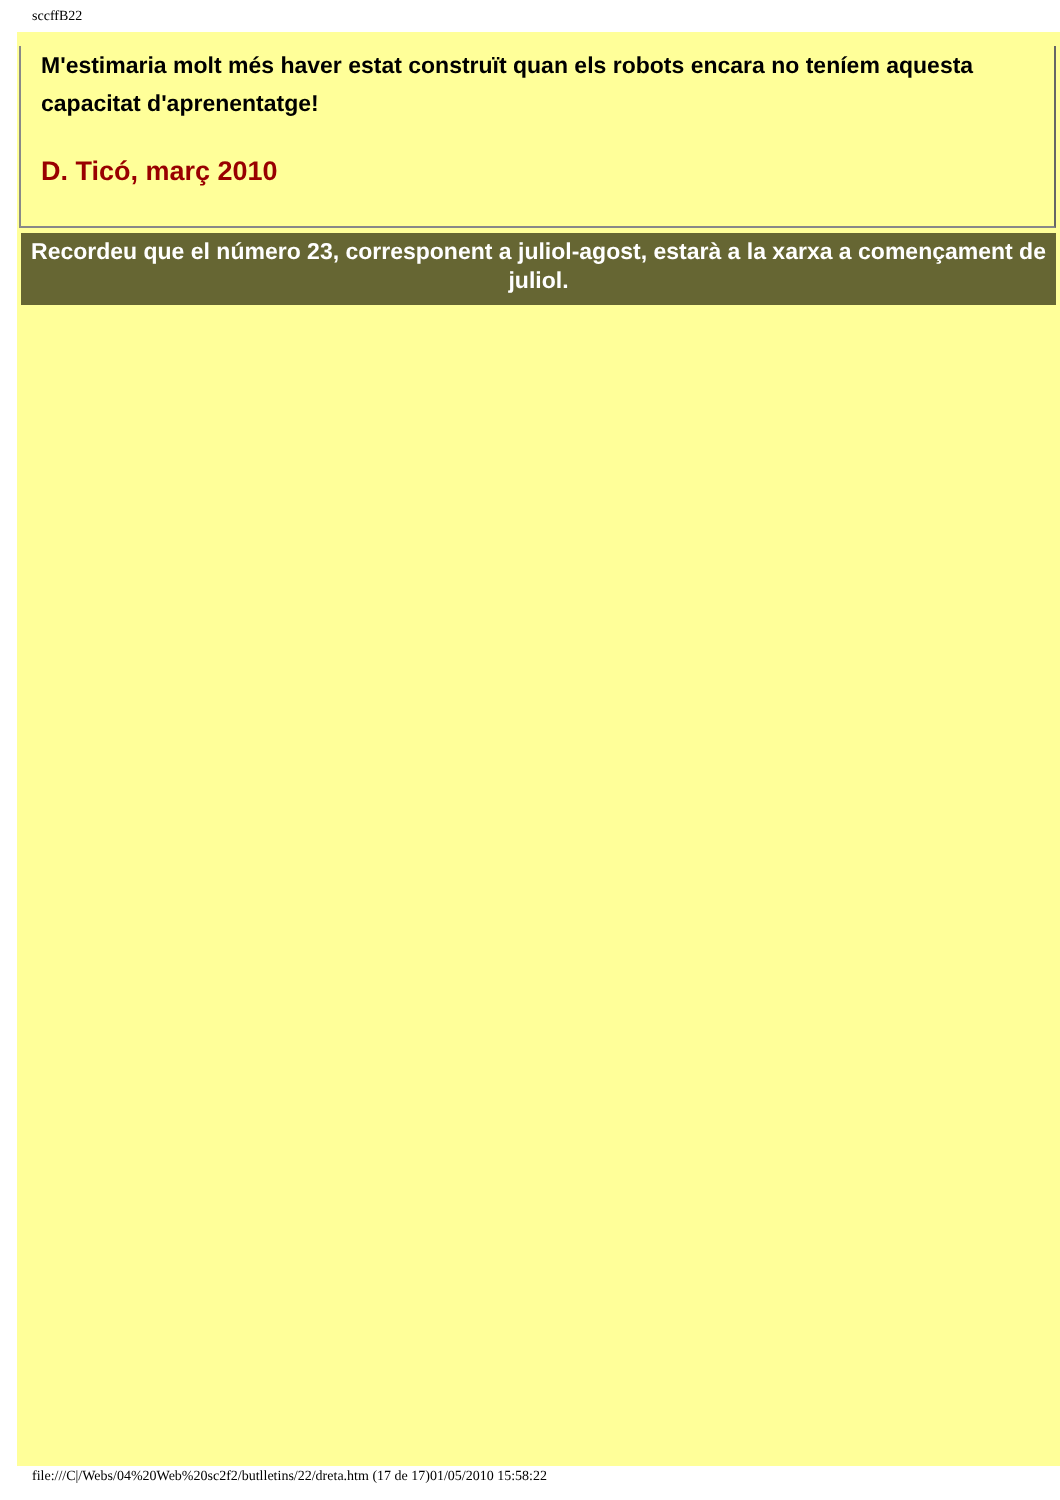sccffB22
M'estimaria molt més haver estat construït quan els robots encara no teníem aquesta capacitat d'aprenentatge!
D. Ticó, març 2010
Recordeu que el número 23, corresponent a juliol-agost, estarà a la xarxa a començament de juliol.
file:///C|/Webs/04%20Web%20sc2f2/butlletins/22/dreta.htm (17 de 17)01/05/2010 15:58:22